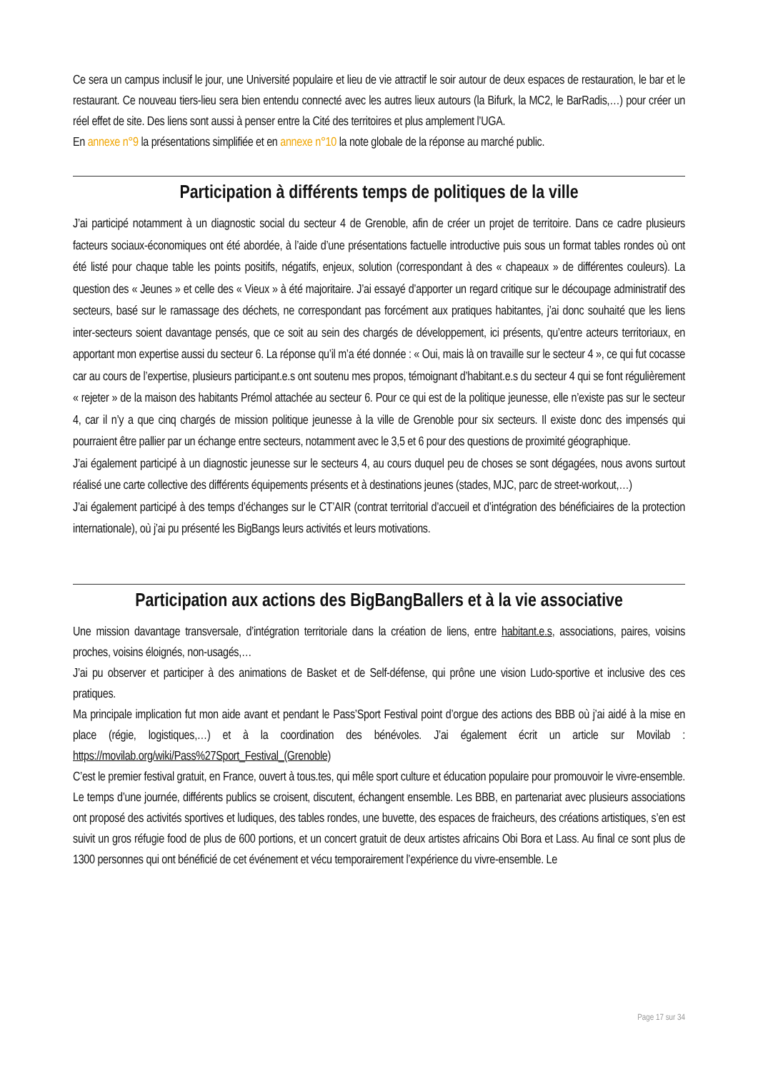Ce sera un campus inclusif le jour, une Université populaire et lieu de vie attractif le soir autour de deux espaces de restauration, le bar et le restaurant. Ce nouveau tiers-lieu sera bien entendu connecté avec les autres lieux autours (la Bifurk, la MC2, le BarRadis,…) pour créer un réel effet de site. Des liens sont aussi à penser entre la Cité des territoires et plus amplement l’UGA.
En annexe n°9 la présentations simplifiée et en annexe n°10 la note globale de la réponse au marché public.
Participation à différents temps de politiques de la ville
J’ai participé notamment à un diagnostic social du secteur 4 de Grenoble, afin de créer un projet de territoire. Dans ce cadre plusieurs facteurs sociaux-économiques ont été abordée, à l’aide d’une présentations factuelle introductive puis sous un format tables rondes où ont été listé pour chaque table les points positifs, négatifs, enjeux, solution (correspondant à des « chapeaux » de différentes couleurs). La question des « Jeunes » et celle des « Vieux » à été majoritaire. J’ai essayé d’apporter un regard critique sur le découpage administratif des secteurs, basé sur le ramassage des déchets, ne correspondant pas forcément aux pratiques habitantes, j’ai donc souhaité que les liens inter-secteurs soient davantage pensés, que ce soit au sein des chargés de développement, ici présents, qu’entre acteurs territoriaux, en apportant mon expertise aussi du secteur 6. La réponse qu’il m’a été donnée : « Oui, mais là on travaille sur le secteur 4 », ce qui fut cocasse car au cours de l’expertise, plusieurs participant.e.s ont soutenu mes propos, témoignant d’habitant.e.s du secteur 4 qui se font régulièrement « rejeter » de la maison des habitants Prémol attachée au secteur 6. Pour ce qui est de la politique jeunesse, elle n’existe pas sur le secteur 4, car il n’y a que cinq chargés de mission politique jeunesse à la ville de Grenoble pour six secteurs. Il existe donc des impensés qui pourraient être pallier par un échange entre secteurs, notamment avec le 3,5 et 6 pour des questions de proximité géographique.
J’ai également participé à un diagnostic jeunesse sur le secteurs 4, au cours duquel peu de choses se sont dégagées, nous avons surtout réalisé une carte collective des différents équipements présents et à destinations jeunes (stades, MJC, parc de street-workout,…)
J’ai également participé à des temps d’échanges sur le CT’AIR (contrat territorial d’accueil et d’intégration des bénéficiaires de la protection internationale), où j’ai pu présenté les BigBangs leurs activités et leurs motivations.
Participation aux actions des BigBangBallers et à la vie associative
Une mission davantage transversale, d’intégration territoriale dans la création de liens, entre habitant.e.s, associations, paires, voisins proches, voisins éloignés, non-usagés,…
J’ai pu observer et participer à des animations de Basket et de Self-défense, qui prône une vision Ludo-sportive et inclusive des ces pratiques.
Ma principale implication fut mon aide avant et pendant le Pass’Sport Festival point d’orgue des actions des BBB où j’ai aidé à la mise en place (régie, logistiques,…) et à la coordination des bénévoles. J’ai également écrit un article sur Movilab : https://movilab.org/wiki/Pass%27Sport_Festival_(Grenoble)
C’est le premier festival gratuit, en France, ouvert à tous.tes, qui mêle sport culture et éducation populaire pour promouvoir le vivre-ensemble. Le temps d’une journée, différents publics se croisent, discutent, échangent ensemble. Les BBB, en partenariat avec plusieurs associations ont proposé des activités sportives et ludiques, des tables rondes, une buvette, des espaces de fraicheurs, des créations artistiques, s’en est suivit un gros réfugie food de plus de 600 portions, et un concert gratuit de deux artistes africains Obi Bora et Lass. Au final ce sont plus de 1300 personnes qui ont bénéficié de cet événement et vécu temporairement l’expérience du vivre-ensemble. Le
Page 17 sur 34